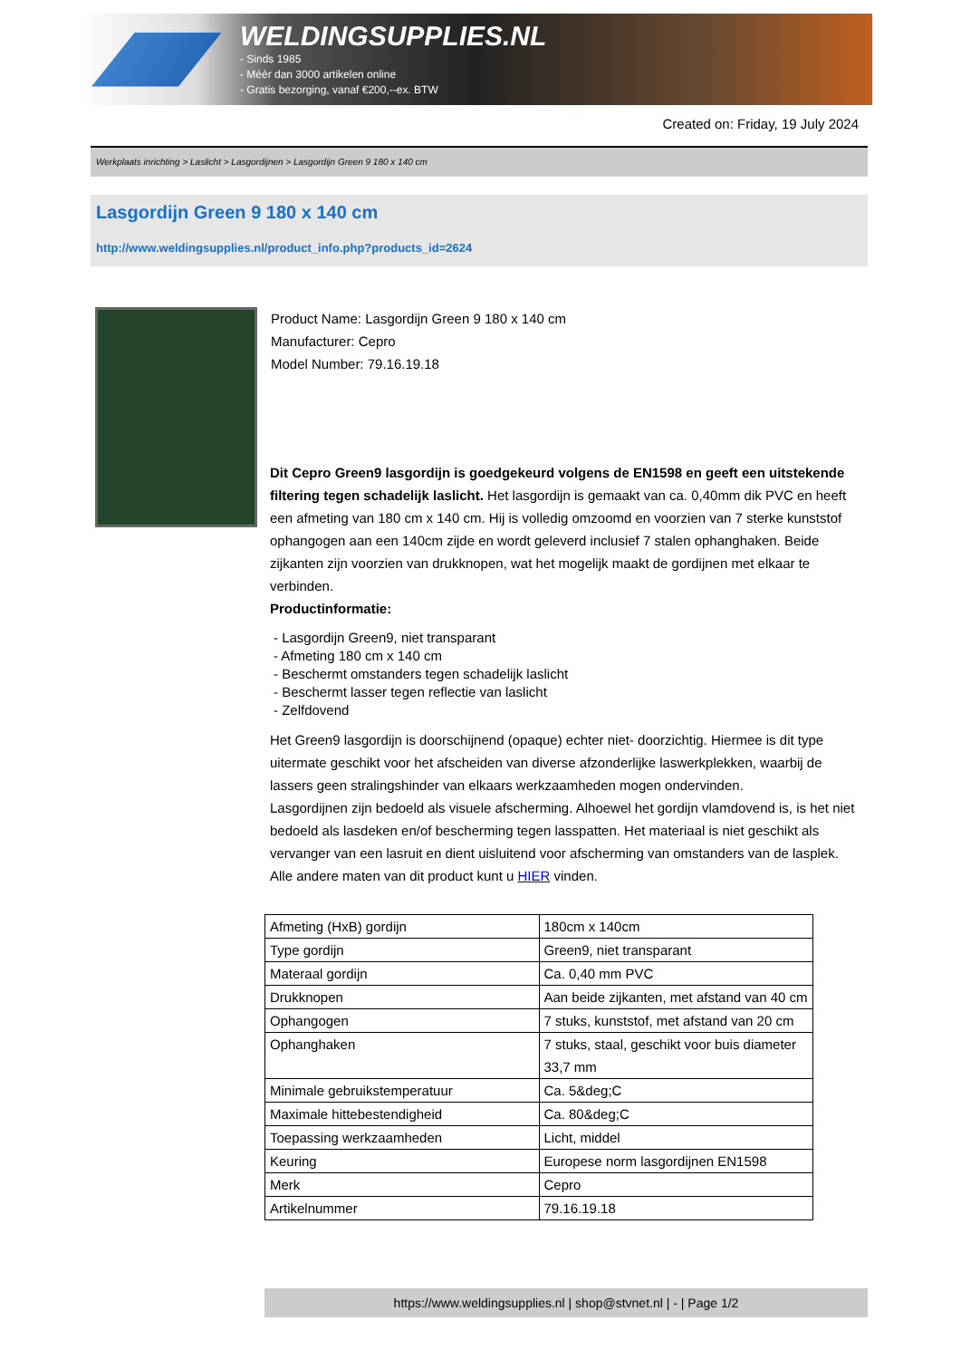WELDINGSUPPLIES.NL
- Sinds 1985
- Méér dan 3000 artikelen online
- Gratis bezorging, vanaf €200,--ex. BTW
Created on: Friday, 19 July 2024
Werkplaats inrichting > Laslicht > Lasgordijnen > Lasgordijn Green 9 180 x 140 cm
Lasgordijn Green 9 180 x 140 cm
http://www.weldingsupplies.nl/product_info.php?products_id=2624
Product Name: Lasgordijn Green 9 180 x 140 cm
Manufacturer: Cepro
Model Number: 79.16.19.18
Dit Cepro Green9 lasgordijn is goedgekeurd volgens de EN1598 en geeft een uitstekende filtering tegen schadelijk laslicht. Het lasgordijn is gemaakt van ca. 0,40mm dik PVC en heeft een afmeting van 180 cm x 140 cm. Hij is volledig omzoomd en voorzien van 7 sterke kunststof ophangogen aan een 140cm zijde en wordt geleverd inclusief 7 stalen ophanghaken. Beide zijkanten zijn voorzien van drukknopen, wat het mogelijk maakt de gordijnen met elkaar te verbinden.
Productinformatie:
- Lasgordijn Green9, niet transparant
- Afmeting 180 cm x 140 cm
- Beschermt omstanders tegen schadelijk laslicht
- Beschermt lasser tegen reflectie van laslicht
- Zelfdovend
Het Green9 lasgordijn is doorschijnend (opaque) echter niet- doorzichtig. Hiermee is dit type uitermate geschikt voor het afscheiden van diverse afzonderlijke laswerkplekken, waarbij de lassers geen stralingshinder van elkaars werkzaamheden mogen ondervinden.
Lasgordijnen zijn bedoeld als visuele afscherming. Alhoewel het gordijn vlamdovend is, is het niet bedoeld als lasdeken en/of bescherming tegen lasspatten. Het materiaal is niet geschikt als vervanger van een lasruit en dient uisluitend voor afscherming van omstanders van de lasplek.
Alle andere maten van dit product kunt u HIER vinden.
| Afmeting (HxB) gordijn | 180cm x 140cm |
| Type gordijn | Green9, niet transparant |
| Materaal gordijn | Ca. 0,40 mm PVC |
| Drukknopen | Aan beide zijkanten, met afstand van 40 cm |
| Ophangogen | 7 stuks, kunststof, met afstand van 20 cm |
| Ophanghaken | 7 stuks, staal, geschikt voor buis diameter 33,7 mm |
| Minimale gebruikstemperatuur | Ca. 5&deg;C |
| Maximale hittebestendigheid | Ca. 80&deg;C |
| Toepassing werkzaamheden | Licht, middel |
| Keuring | Europese norm lasgordijnen EN1598 |
| Merk | Cepro |
| Artikelnummer | 79.16.19.18 |
https://www.weldingsupplies.nl | shop@stvnet.nl | - | Page 1/2